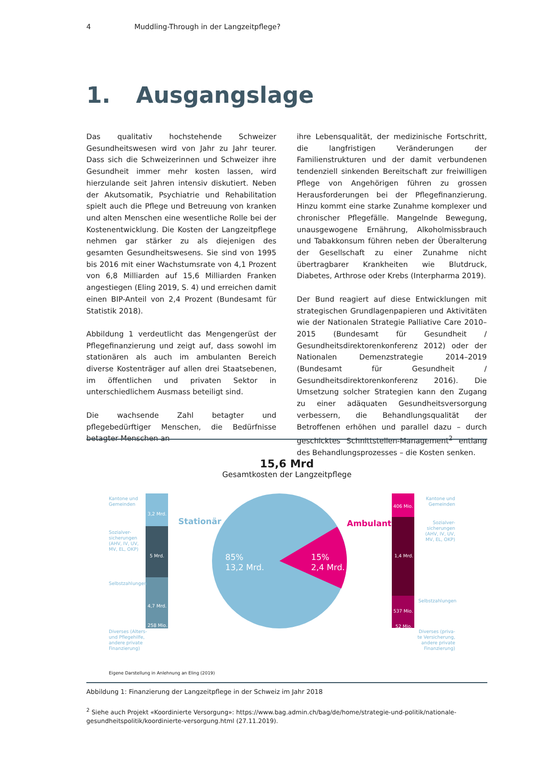4 Muddling-Through in der Langzeitpflege?
1. Ausgangslage
Das qualitativ hochstehende Schweizer Gesundheitswesen wird von Jahr zu Jahr teurer. Dass sich die Schweizerinnen und Schweizer ihre Gesundheit immer mehr kosten lassen, wird hierzulande seit Jahren intensiv diskutiert. Neben der Akutsomatik, Psychiatrie und Rehabilitation spielt auch die Pflege und Betreuung von kranken und alten Menschen eine wesentliche Rolle bei der Kostenentwicklung. Die Kosten der Langzeitpflege nehmen gar stärker zu als diejenigen des gesamten Gesundheitswesens. Sie sind von 1995 bis 2016 mit einer Wachstumsrate von 4,1 Prozent von 6,8 Milliarden auf 15,6 Milliarden Franken angestiegen (Eling 2019, S. 4) und erreichen damit einen BIP-Anteil von 2,4 Prozent (Bundesamt für Statistik 2018).
Abbildung 1 verdeutlicht das Mengengerüst der Pflegefinanzierung und zeigt auf, dass sowohl im stationären als auch im ambulanten Bereich diverse Kostenträger auf allen drei Staatsebenen, im öffentlichen und privaten Sektor in unterschiedlichem Ausmass beteiligt sind.
Die wachsende Zahl betagter und pflegebedürftiger Menschen, die Bedürfnisse betagter Menschen an
ihre Lebensqualität, der medizinische Fortschritt, die langfristigen Veränderungen der Familienstrukturen und der damit verbundenen tendenziell sinkenden Bereitschaft zur freiwilligen Pflege von Angehörigen führen zu grossen Herausforderungen bei der Pflegefinanzierung. Hinzu kommt eine starke Zunahme komplexer und chronischer Pflegefälle. Mangelnde Bewegung, unausgewogene Ernährung, Alkoholmissbrauch und Tabakkonsum führen neben der Überalterung der Gesellschaft zu einer Zunahme nicht übertragbarer Krankheiten wie Blutdruck, Diabetes, Arthrose oder Krebs (Interpharma 2019).
Der Bund reagiert auf diese Entwicklungen mit strategischen Grundlagenpapieren und Aktivitäten wie der Nationalen Strategie Palliative Care 2010–2015 (Bundesamt für Gesundheit / Gesundheitsdirektorenkonferenz 2012) oder der Nationalen Demenzstrategie 2014–2019 (Bundesamt für Gesundheit / Gesundheitsdirektorenkonferenz 2016). Die Umsetzung solcher Strategien kann den Zugang zu einer adäquaten Gesundheitsversorgung verbessern, die Behandlungsqualität der Betroffenen erhöhen und parallel dazu – durch geschicktes Schnittstellen-Management<sup>2</sup> entlang des Behandlungsprozesses – die Kosten senken.
15,6 Mrd
Gesamtkosten der Langzeitpflege
Kantone und
Gemeinden
3,2 Mrd.
Sozialver-
sicherungen
(AHV, IV, UV,
MV, EL, OKP)
5 Mrd.
Selbstzahlungen
4,7 Mrd.
258 Mio.
Diverses (Alters-
und Pflegehilfe,
andere private
Finanzierung)
Stationär
85%
13,2 Mrd.
15%
2,4 Mrd.
Ambulant
406 Mio.
1,4 Mrd.
537 Mio.
52 Mio.
Kantone und
Gemeinden
Sozialver-
sicherungen
(AHV, IV, UV,
MV, EL, OKP)
Selbstzahlungen
Diverses (priva-
te Versicherung,
andere private
Finanzierung)
Eigene Darstellung in Anlehnung an Eling (2019)
Abbildung 1: Finanzierung der Langzeitpflege in der Schweiz im Jahr 2018
<sup>2</sup> Siehe auch Projekt «Koordinierte Versorgung»: https://www.bag.admin.ch/bag/de/home/strategie-und-politik/nationale-gesundheitspolitik/koordinierte-versorgung.html (27.11.2019).